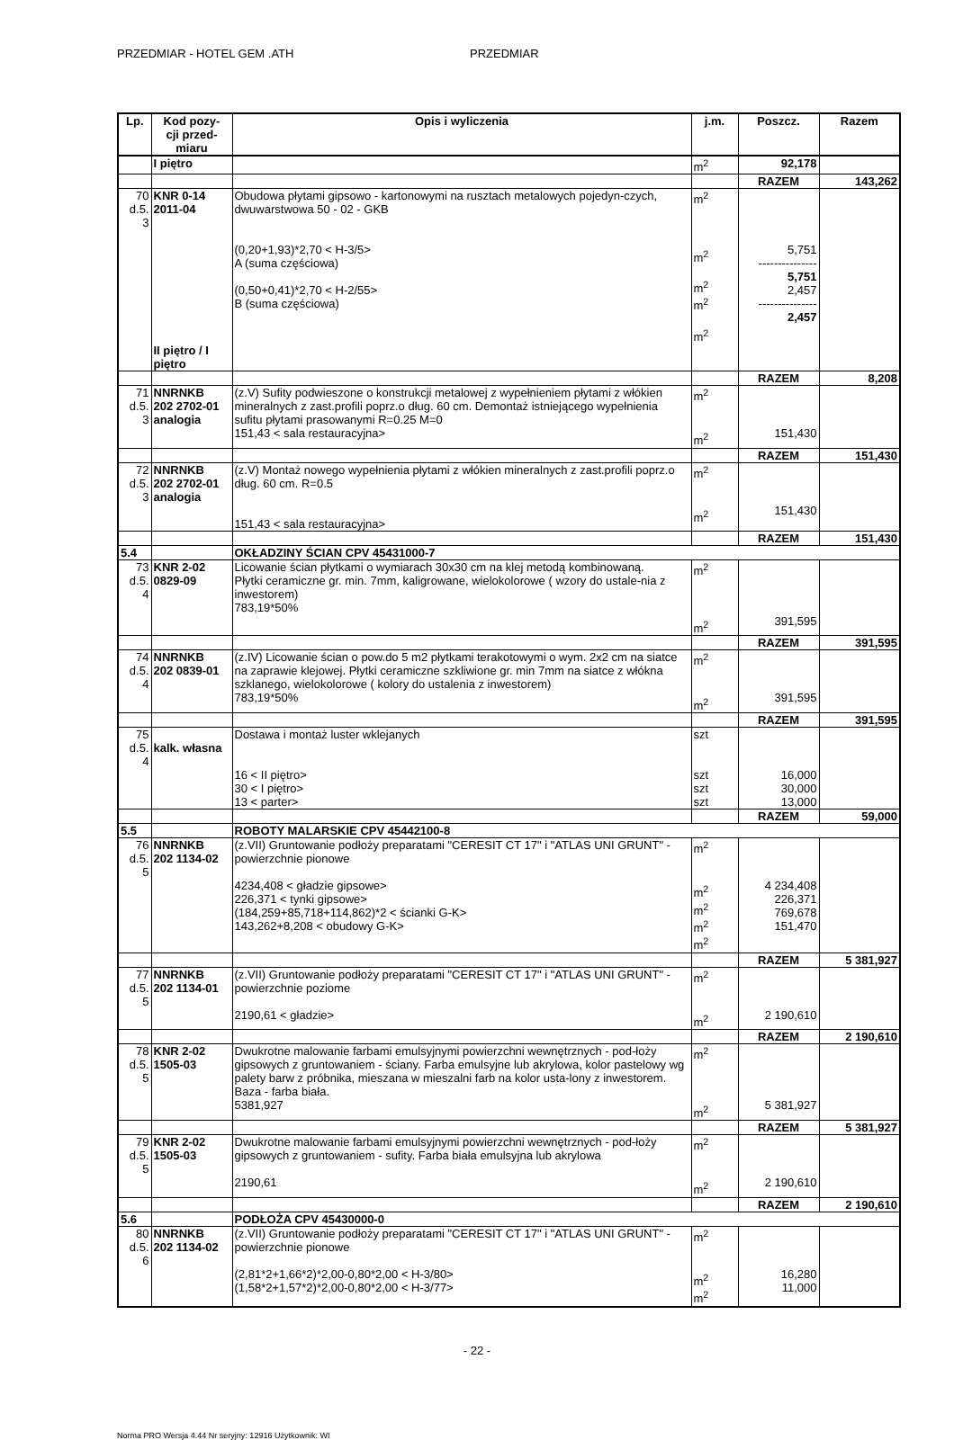PRZEDMIAR - HOTEL GEM .ATH PRZEDMIAR
| Lp. | Kod pozy- cji przed- miaru | Opis i wyliczenia | j.m. | Poszcz. | Razem |
| --- | --- | --- | --- | --- | --- |
| | I piętro | | m<sup>2</sup> | 92,178 | |
| | | | | RAZEM | 143,262 |
| 70 d.5. 3 | KNR 0-14 2011-04 | Obudowa płytami gipsowo - kartonowymi na rusztach metalowych pojedyn-czych, dwuwarstwowa 50 - 02 - GKB (0,20+1,93)*2,70 < H-3/5> A (suma częściowa) (0,50+0,41)*2,70 < H-2/55> B (suma częściowa) | m<sup>2</sup> m<sup>2</sup> m<sup>2</sup> m<sup>2</sup> m<sup>2</sup> | 5,751 --------------- 5,751 2,457 --------------- 2,457 | |
| | II piętro / I piętro | | | | |
| | | | | RAZEM | 8,208 |
| 71 d.5. 3 | NNRNKB 202 2702-01 analogia | (z.V) Sufity podwieszone o konstrukcji metalowej z wypełnieniem płytami z włókien mineralnych z zast.profili poprz.o dług. 60 cm. Demontaż istniejącego wypełnienia sufitu płytami prasowanymi R=0.25 M=0 151,43 < sala restauracyjna> | m<sup>2</sup> m<sup>2</sup> | 151,430 | |
| | | | | RAZEM | 151,430 |
| 72 d.5. 3 | NNRNKB 202 2702-01 analogia | (z.V) Montaż nowego wypełnienia płytami z włókien mineralnych z zast.profili poprz.o dług. 60 cm. R=0.5 151,43 < sala restauracyjna> | m<sup>2</sup> m<sup>2</sup> | 151,430 | |
| | | | | RAZEM | 151,430 |
| 5.4 | | OKŁADZINY ŚCIAN CPV 45431000-7 | | | |
| 73 d.5. 4 | KNR 2-02 0829-09 | Licowanie ścian płytkami o wymiarach 30x30 cm na klej metodą kombinowaną. Płytki ceramiczne gr. min. 7mm, kaligrowane, wielokolorowe ( wzory do ustale-nia z inwestorem) 783,19*50% | m<sup>2</sup> m<sup>2</sup> | 391,595 | |
| | | | | RAZEM | 391,595 |
| 74 d.5. 4 | NNRNKB 202 0839-01 | (z.IV) Licowanie ścian o pow.do 5 m2 płytkami terakotowymi o wym. 2x2 cm na siatce na zaprawie klejowej. Płytki ceramiczne szkliwione gr. min 7mm na siatce z włókna szklanego, wielokolorowe ( kolory do ustalenia z inwestorem) 783,19*50% | m<sup>2</sup> m<sup>2</sup> | 391,595 | |
| | | | | RAZEM | 391,595 |
| 75 d.5. 4 | kalk. własna | Dostawa i montaż luster wklejanych 16 < II piętro> 30 < I piętro> 13 < parter> | szt szt szt szt | 16,000 30,000 13,000 | |
| | | | | RAZEM | 59,000 |
| 5.5 | | ROBOTY MALARSKIE CPV 45442100-8 | | | |
| 76 d.5. 5 | NNRNKB 202 1134-02 | (z.VII) Gruntowanie podłoży preparatami "CERESIT CT 17" i "ATLAS UNI GRUNT" - powierzchnie pionowe 4234,408 < gładzie gipsowe> 226,371 < tynki gipsowe> (184,259+85,718+114,862)*2 < ścianki G-K> 143,262+8,208 < obudowy G-K> | m<sup>2</sup> m<sup>2</sup> m<sup>2</sup> m<sup>2</sup> m<sup>2</sup> | 4 234,408 226,371 769,678 151,470 | |
| | | | | RAZEM | 5 381,927 |
| 77 d.5. 5 | NNRNKB 202 1134-01 | (z.VII) Gruntowanie podłoży preparatami "CERESIT CT 17" i "ATLAS UNI GRUNT" - powierzchnie poziome 2190,61 < gładzie> | m<sup>2</sup> m<sup>2</sup> | 2 190,610 | |
| | | | | RAZEM | 2 190,610 |
| 78 d.5. 5 | KNR 2-02 1505-03 | Dwukrotne malowanie farbami emulsyjnymi powierzchni wewnętrznych - pod-łoży gipsowych z gruntowaniem - ściany. Farba emulsyjne lub akrylowa, kolor pastelowy wg palety barw z próbnika, mieszana w mieszalni farb na kolor usta-lony z inwestorem. Baza - farba biała. 5381,927 | m<sup>2</sup> m<sup>2</sup> | 5 381,927 | |
| | | | | RAZEM | 5 381,927 |
| 79 d.5. 5 | KNR 2-02 1505-03 | Dwukrotne malowanie farbami emulsyjnymi powierzchni wewnętrznych - pod-łoży gipsowych z gruntowaniem - sufity. Farba biała emulsyjna lub akrylowa 2190,61 | m<sup>2</sup> m<sup>2</sup> | 2 190,610 | |
| | | | | RAZEM | 2 190,610 |
| 5.6 | | PODŁOŻA CPV 45430000-0 | | | |
| 80 d.5. 6 | NNRNKB 202 1134-02 | (z.VII) Gruntowanie podłoży preparatami "CERESIT CT 17" i "ATLAS UNI GRUNT" - powierzchnie pionowe (2,81*2+1,66*2)*2,00-0,80*2,00 < H-3/80> (1,58*2+1,57*2)*2,00-0,80*2,00 < H-3/77> | m<sup>2</sup> m<sup>2</sup> m<sup>2</sup> | 16,280 11,000 | |
- 22 -
Norma PRO Wersja 4.44 Nr seryjny: 12916 Użytkownik: WI